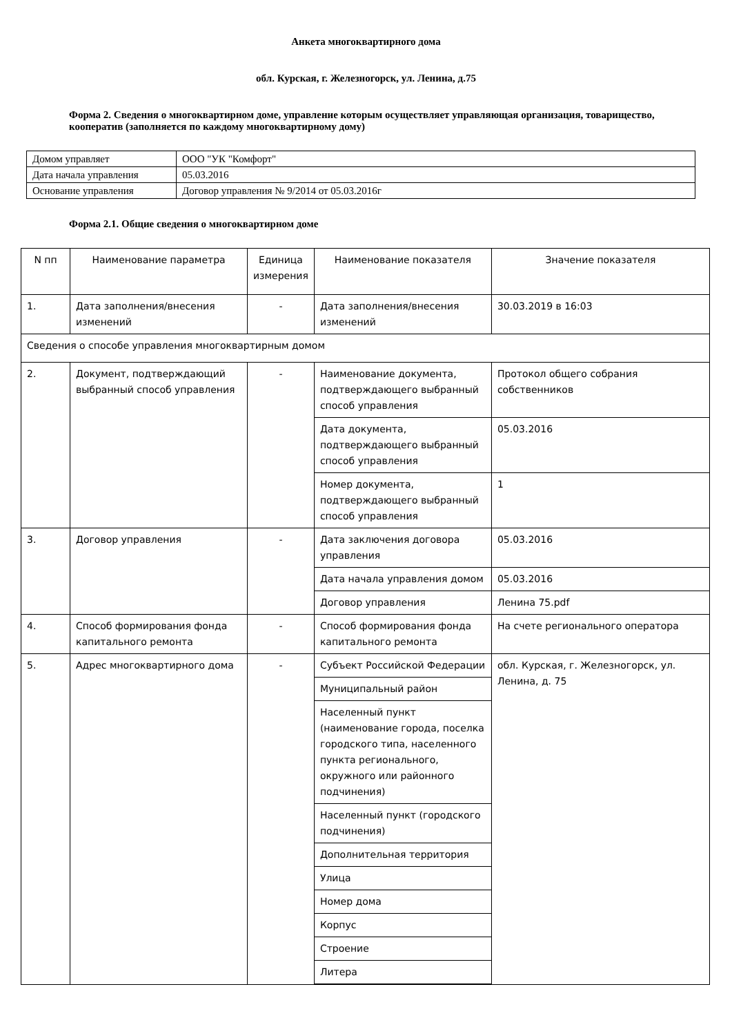Анкета многоквартирного дома
обл. Курская, г. Железногорск, ул. Ленина, д.75
Форма 2. Сведения о многоквартирном доме, управление которым осуществляет управляющая организация, товарищество, кооператив (заполняется по каждому многоквартирному дому)
| Домом управляет | ООО "УК "Комфорт" |
| Дата начала управления | 05.03.2016 |
| Основание управления | Договор управления № 9/2014 от 05.03.2016г |
Форма 2.1. Общие сведения о многоквартирном доме
| N пп | Наименование параметра | Единица измерения | Наименование показателя | Значение показателя |
| --- | --- | --- | --- | --- |
| 1. | Дата заполнения/внесения изменений | - | Дата заполнения/внесения изменений | 30.03.2019 в 16:03 |
| Сведения о способе управления многоквартирным домом | | | | |
| 2. | Документ, подтверждающий выбранный способ управления | - | Наименование документа, подтверждающего выбранный способ управления | Протокол общего собрания собственников |
| | | | Дата документа, подтверждающего выбранный способ управления | 05.03.2016 |
| | | | Номер документа, подтверждающего выбранный способ управления | 1 |
| 3. | Договор управления | - | Дата заключения договора управления | 05.03.2016 |
| | | | Дата начала управления домом | 05.03.2016 |
| | | | Договор управления | Ленина 75.pdf |
| 4. | Способ формирования фонда капитального ремонта | - | Способ формирования фонда капитального ремонта | На счете регионального оператора |
| 5. | Адрес многоквартирного дома | - | Субъект Российской Федерации | обл. Курская, г. Железногорск, ул. Ленина, д. 75 |
| | | | Муниципальный район | |
| | | | Населенный пункт (наименование города, поселка городского типа, населенного пункта регионального, окружного или районного подчинения) | |
| | | | Населенный пункт (городского подчинения) | |
| | | | Дополнительная территория | |
| | | | Улица | |
| | | | Номер дома | |
| | | | Корпус | |
| | | | Строение | |
| | | | Литера | |